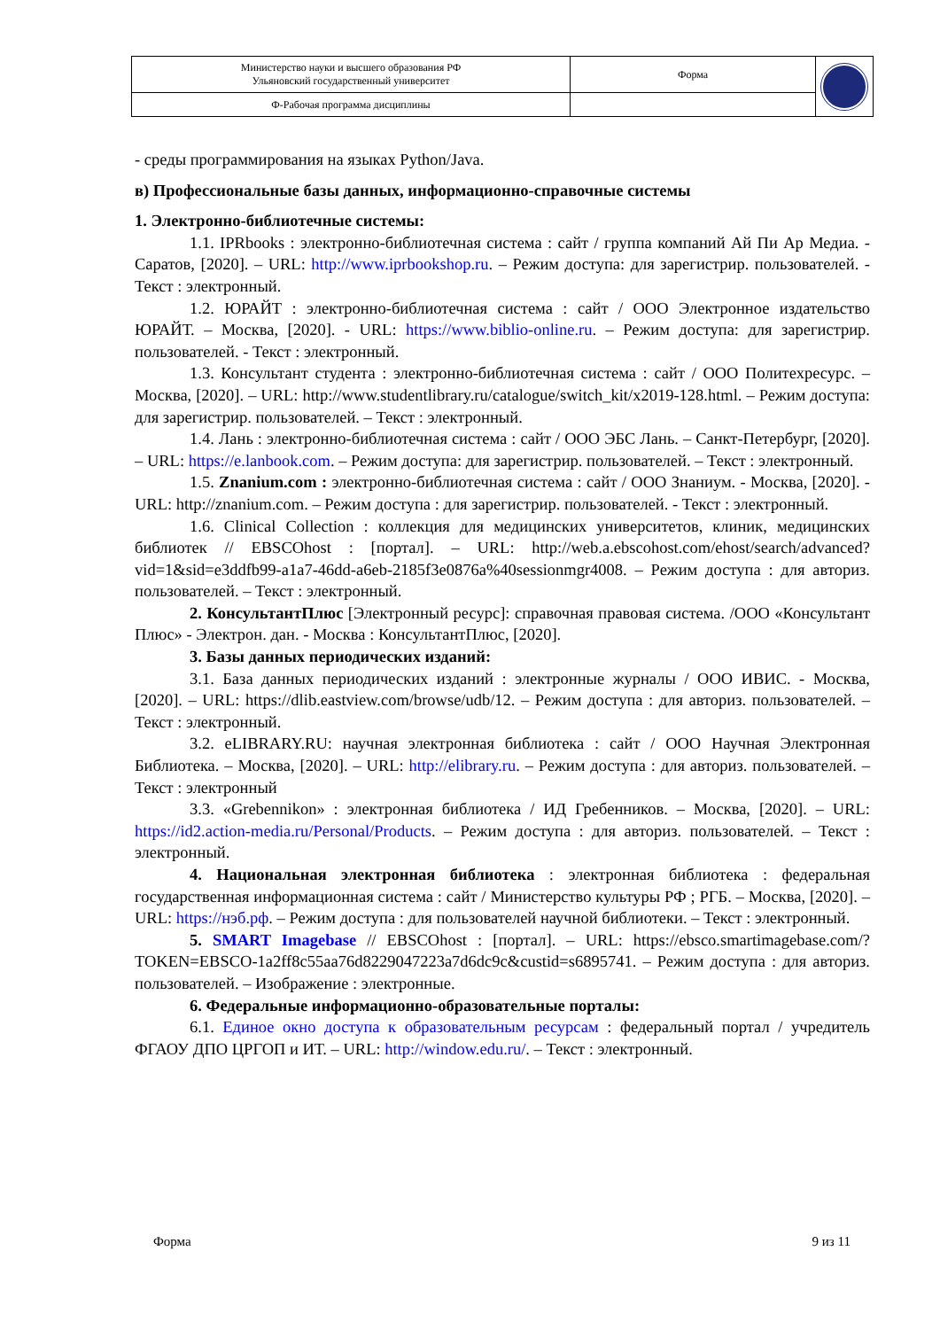| Министерство науки и высшего образования РФ Ульяновский государственный университет | Форма | |
| Ф-Рабочая программа дисциплины | | |
- среды программирования на языках Python/Java.
в) Профессиональные базы данных, информационно-справочные системы
1. Электронно-библиотечные системы:
1.1. IPRbooks : электронно-библиотечная система : сайт / группа компаний Ай Пи Ар Медиа. - Саратов, [2020]. – URL: http://www.iprbookshop.ru. – Режим доступа: для зарегистрир. пользователей. - Текст : электронный.
1.2. ЮРАЙТ : электронно-библиотечная система : сайт / ООО Электронное издательство ЮРАЙТ. – Москва, [2020]. - URL: https://www.biblio-online.ru. – Режим доступа: для зарегистрир. пользователей. - Текст : электронный.
1.3. Консультант студента : электронно-библиотечная система : сайт / ООО Политехресурс. – Москва, [2020]. – URL: http://www.studentlibrary.ru/catalogue/switch_kit/x2019-128.html. – Режим доступа: для зарегистрир. пользователей. – Текст : электронный.
1.4. Лань : электронно-библиотечная система : сайт / ООО ЭБС Лань. – Санкт-Петербург, [2020]. – URL: https://e.lanbook.com. – Режим доступа: для зарегистрир. пользователей. – Текст : электронный.
1.5. Znanium.com : электронно-библиотечная система : сайт / ООО Знаниум. - Москва, [2020]. - URL: http://znanium.com. – Режим доступа : для зарегистрир. пользователей. - Текст : электронный.
1.6. Clinical Collection : коллекция для медицинских университетов, клиник, медицинских библиотек // EBSCOhost : [портал]. – URL: http://web.a.ebscohost.com/ehost/search/advanced?vid=1&sid=e3ddfb99-a1a7-46dd-a6eb-2185f3e0876a%40sessionmgr4008. – Режим доступа : для авториз. пользователей. – Текст : электронный.
2. КонсультантПлюс [Электронный ресурс]: справочная правовая система. /ООО «Консультант Плюс» - Электрон. дан. - Москва : КонсультантПлюс, [2020].
3. Базы данных периодических изданий:
3.1. База данных периодических изданий : электронные журналы / ООО ИВИС. - Москва, [2020]. – URL: https://dlib.eastview.com/browse/udb/12. – Режим доступа : для авториз. пользователей. – Текст : электронный.
3.2. eLIBRARY.RU: научная электронная библиотека : сайт / ООО Научная Электронная Библиотека. – Москва, [2020]. – URL: http://elibrary.ru. – Режим доступа : для авториз. пользователей. – Текст : электронный
3.3. «Grebennikon» : электронная библиотека / ИД Гребенников. – Москва, [2020]. – URL: https://id2.action-media.ru/Personal/Products. – Режим доступа : для авториз. пользователей. – Текст : электронный.
4. Национальная электронная библиотека : электронная библиотека : федеральная государственная информационная система : сайт / Министерство культуры РФ ; РГБ. – Москва, [2020]. – URL: https://нэб.рф. – Режим доступа : для пользователей научной библиотеки. – Текст : электронный.
5. SMART Imagebase // EBSCOhost : [портал]. – URL: https://ebsco.smartimagebase.com/?TOKEN=EBSCO-1a2ff8c55aa76d8229047223a7d6dc9c&custid=s6895741. – Режим доступа : для авториз. пользователей. – Изображение : электронные.
6. Федеральные информационно-образовательные порталы:
6.1. Единое окно доступа к образовательным ресурсам : федеральный портал / учредитель ФГАОУ ДПО ЦРГОП и ИТ. – URL: http://window.edu.ru/. – Текст : электронный.
Форма 9 из 11